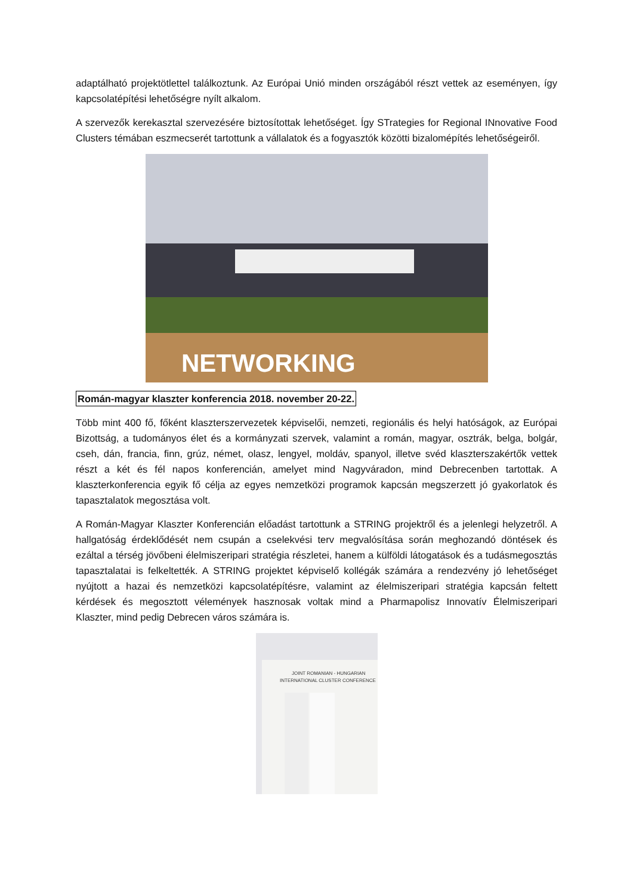adaptálható projektötlettel találkoztunk. Az Európai Unió minden országából részt vettek az eseményen, így kapcsolatépítési lehetőségre nyílt alkalom.
A szervezők kerekasztal szervezésére biztosítottak lehetőséget. Így STrategies for Regional INnovative Food Clusters témában eszmecserét tartottunk a vállalatok és a fogyasztók közötti bizalomépítés lehetőségeiről.
NETWORKING
Román-magyar klaszter konferencia 2018. november 20-22.
Több mint 400 fő, főként klaszterszervezetek képviselői, nemzeti, regionális és helyi hatóságok, az Európai Bizottság, a tudományos élet és a kormányzati szervek, valamint a román, magyar, osztrák, belga, bolgár, cseh, dán, francia, finn, grúz, német, olasz, lengyel, moldáv, spanyol, illetve svéd klaszterszakértők vettek részt a két és fél napos konferencián, amelyet mind Nagyváradon, mind Debrecenben tartottak. A klaszterkonferencia egyik fő célja az egyes nemzetközi programok kapcsán megszerzett jó gyakorlatok és tapasztalatok megosztása volt.
A Román-Magyar Klaszter Konferencián előadást tartottunk a STRING projektről és a jelenlegi helyzetről. A hallgatóság érdeklődését nem csupán a cselekvési terv megvalósítása során meghozandó döntések és ezáltal a térség jövőbeni élelmiszeripari stratégia részletei, hanem a külföldi látogatások és a tudásmegosztás tapasztalatai is felkeltették. A STRING projektet képviselő kollégák számára a rendezvény jó lehetőséget nyújtott a hazai és nemzetközi kapcsolatépítésre, valamint az élelmiszeripari stratégia kapcsán feltett kérdések és megosztott vélemények hasznosak voltak mind a Pharmapolisz Innovatív Élelmiszeripari Klaszter, mind pedig Debrecen város számára is.
JOINT ROMANIAN - HUNGARIAN
INTERNATIONAL CLUSTER CONFERENCE